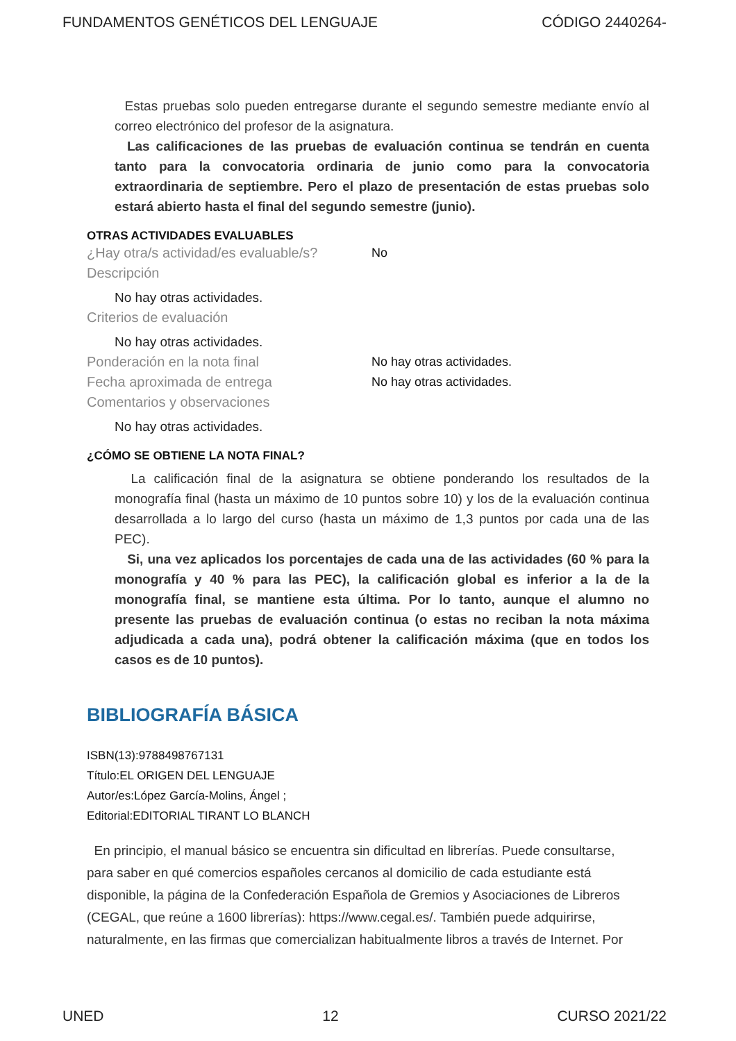FUNDAMENTOS GENÉTICOS DEL LENGUAJE CÓDIGO 2440264-
Estas pruebas solo pueden entregarse durante el segundo semestre mediante envío al correo electrónico del profesor de la asignatura.
Las calificaciones de las pruebas de evaluación continua se tendrán en cuenta tanto para la convocatoria ordinaria de junio como para la convocatoria extraordinaria de septiembre. Pero el plazo de presentación de estas pruebas solo estará abierto hasta el final del segundo semestre (junio).
OTRAS ACTIVIDADES EVALUABLES
¿Hay otra/s actividad/es evaluable/s? No
Descripción
No hay otras actividades.
Criterios de evaluación
No hay otras actividades.
Ponderación en la nota final No hay otras actividades.
Fecha aproximada de entrega No hay otras actividades.
Comentarios y observaciones
No hay otras actividades.
¿CÓMO SE OBTIENE LA NOTA FINAL?
La calificación final de la asignatura se obtiene ponderando los resultados de la monografía final (hasta un máximo de 10 puntos sobre 10) y los de la evaluación continua desarrollada a lo largo del curso (hasta un máximo de 1,3 puntos por cada una de las PEC).
Si, una vez aplicados los porcentajes de cada una de las actividades (60 % para la monografía y 40 % para las PEC), la calificación global es inferior a la de la monografía final, se mantiene esta última. Por lo tanto, aunque el alumno no presente las pruebas de evaluación continua (o estas no reciban la nota máxima adjudicada a cada una), podrá obtener la calificación máxima (que en todos los casos es de 10 puntos).
BIBLIOGRAFÍA BÁSICA
ISBN(13):9788498767131
Título:EL ORIGEN DEL LENGUAJE
Autor/es:López García-Molins, Ángel ;
Editorial:EDITORIAL TIRANT LO BLANCH
En principio, el manual básico se encuentra sin dificultad en librerías. Puede consultarse, para saber en qué comercios españoles cercanos al domicilio de cada estudiante está disponible, la página de la Confederación Española de Gremios y Asociaciones de Libreros (CEGAL, que reúne a 1600 librerías): https://www.cegal.es/. También puede adquirirse, naturalmente, en las firmas que comercializan habitualmente libros a través de Internet. Por
UNED 12 CURSO 2021/22